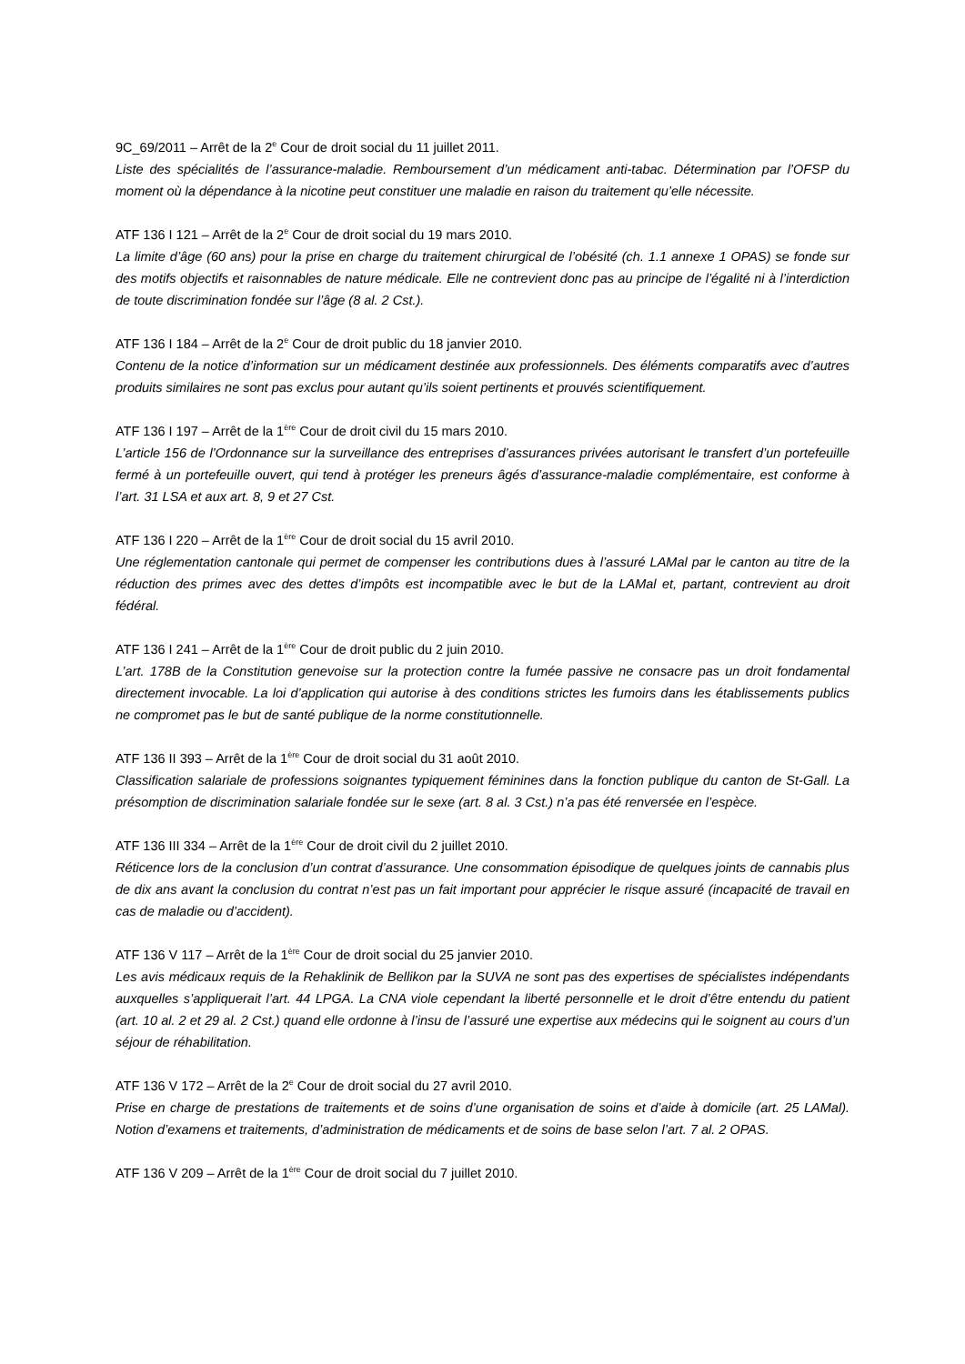9C_69/2011 – Arrêt de la 2<sup>e</sup> Cour de droit social du 11 juillet 2011.
Liste des spécialités de l’assurance-maladie. Remboursement d’un médicament anti-tabac. Détermination par l’OFSP du moment où la dépendance à la nicotine peut constituer une maladie en raison du traitement qu’elle nécessite.
ATF 136 I 121 – Arrêt de la 2<sup>e</sup> Cour de droit social du 19 mars 2010.
La limite d’âge (60 ans) pour la prise en charge du traitement chirurgical de l’obésité (ch. 1.1 annexe 1 OPAS) se fonde sur des motifs objectifs et raisonnables de nature médicale. Elle ne contrevient donc pas au principe de l’égalité ni à l’interdiction de toute discrimination fondée sur l’âge (8 al. 2 Cst.).
ATF 136 I 184 – Arrêt de la 2<sup>e</sup> Cour de droit public du 18 janvier 2010.
Contenu de la notice d’information sur un médicament destinée aux professionnels. Des éléments comparatifs avec d’autres produits similaires ne sont pas exclus pour autant qu’ils soient pertinents et prouvés scientifiquement.
ATF 136 I 197 – Arrêt de la 1<sup>ère</sup> Cour de droit civil du 15 mars 2010.
L’article 156 de l’Ordonnance sur la surveillance des entreprises d’assurances privées autorisant le transfert d’un portefeuille fermé à un portefeuille ouvert, qui tend à protéger les preneurs âgés d’assurance-maladie complémentaire, est conforme à l’art. 31 LSA et aux art. 8, 9 et 27 Cst.
ATF 136 I 220 – Arrêt de la 1<sup>ère</sup> Cour de droit social du 15 avril 2010.
Une réglementation cantonale qui permet de compenser les contributions dues à l’assuré LAMal par le canton au titre de la réduction des primes avec des dettes d’impôts est incompatible avec le but de la LAMal et, partant, contrevient au droit fédéral.
ATF 136 I 241 – Arrêt de la 1<sup>ère</sup> Cour de droit public du 2 juin 2010.
L’art. 178B de la Constitution genevoise sur la protection contre la fumée passive ne consacre pas un droit fondamental directement invocable. La loi d’application qui autorise à des conditions strictes les fumoirs dans les établissements publics ne compromet pas le but de santé publique de la norme constitutionnelle.
ATF 136 II 393 – Arrêt de la 1<sup>ère</sup> Cour de droit social du 31 août 2010.
Classification salariale de professions soignantes typiquement féminines dans la fonction publique du canton de St-Gall. La présomption de discrimination salariale fondée sur le sexe (art. 8 al. 3 Cst.) n’a pas été renversée en l’espèce.
ATF 136 III 334 – Arrêt de la 1<sup>ère</sup> Cour de droit civil du 2 juillet 2010.
Réticence lors de la conclusion d’un contrat d’assurance. Une consommation épisodique de quelques joints de cannabis plus de dix ans avant la conclusion du contrat n’est pas un fait important pour apprécier le risque assuré (incapacité de travail en cas de maladie ou d’accident).
ATF 136 V 117 – Arrêt de la 1<sup>ère</sup> Cour de droit social du 25 janvier 2010.
Les avis médicaux requis de la Rehaklinik de Bellikon par la SUVA ne sont pas des expertises de spécialistes indépendants auxquelles s’appliquerait l’art. 44 LPGA. La CNA viole cependant la liberté personnelle et le droit d’être entendu du patient (art. 10 al. 2 et 29 al. 2 Cst.) quand elle ordonne à l’insu de l’assuré une expertise aux médecins qui le soignent au cours d’un séjour de réhabilitation.
ATF 136 V 172 – Arrêt de la 2<sup>e</sup> Cour de droit social du 27 avril 2010.
Prise en charge de prestations de traitements et de soins d’une organisation de soins et d’aide à domicile (art. 25 LAMal). Notion d’examens et traitements, d’administration de médicaments et de soins de base selon l’art. 7 al. 2 OPAS.
ATF 136 V 209 – Arrêt de la 1<sup>ère</sup> Cour de droit social du 7 juillet 2010.